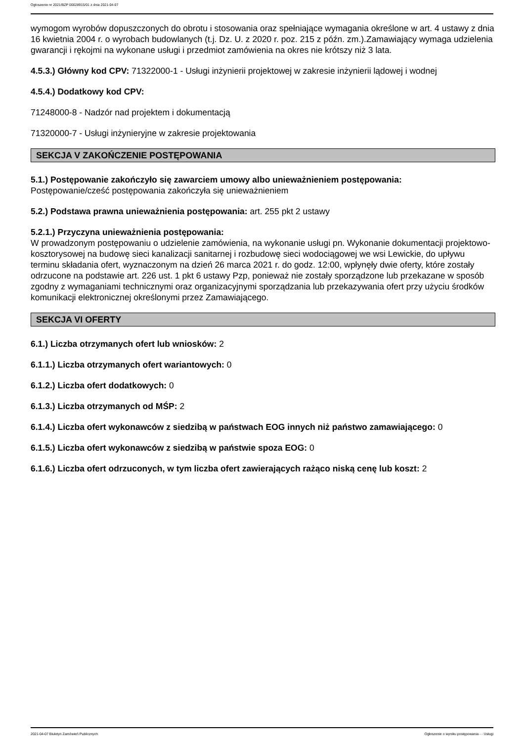Ogłoszenie nr 2021/BZP 00028915/01 z dnia 2021-04-07
wymogom wyrobów dopuszczonych do obrotu i stosowania oraz spełniające wymagania określone w art. 4 ustawy z dnia 16 kwietnia 2004 r. o wyrobach budowlanych (t.j. Dz. U. z 2020 r. poz. 215 z późn. zm.).Zamawiający wymaga udzielenia gwarancji i rękojmi na wykonane usługi i przedmiot zamówienia na okres nie krótszy niż 3 lata.
4.5.3.) Główny kod CPV: 71322000-1 - Usługi inżynierii projektowej w zakresie inżynierii lądowej i wodnej
4.5.4.) Dodatkowy kod CPV:
71248000-8 - Nadzór nad projektem i dokumentacją
71320000-7 - Usługi inżynieryjne w zakresie projektowania
SEKCJA V ZAKOŃCZENIE POSTĘPOWANIA
5.1.) Postępowanie zakończyło się zawarciem umowy albo unieważnieniem postępowania:
Postępowanie/cześć postępowania zakończyła się unieważnieniem
5.2.) Podstawa prawna unieważnienia postępowania: art. 255 pkt 2 ustawy
5.2.1.) Przyczyna unieważnienia postępowania:
W prowadzonym postępowaniu o udzielenie zamówienia, na wykonanie usługi pn. Wykonanie dokumentacji projektowo-kosztorysowej na budowę sieci kanalizacji sanitarnej i rozbudowę sieci wodociągowej we wsi Lewickie, do upływu terminu składania ofert, wyznaczonym na dzień 26 marca 2021 r. do godz. 12:00, wpłynęły dwie oferty, które zostały odrzucone na podstawie art. 226 ust. 1 pkt 6 ustawy Pzp, ponieważ nie zostały sporządzone lub przekazane w sposób zgodny z wymaganiami technicznymi oraz organizacyjnymi sporządzania lub przekazywania ofert przy użyciu środków komunikacji elektronicznej określonymi przez Zamawiającego.
SEKCJA VI OFERTY
6.1.) Liczba otrzymanych ofert lub wniosków: 2
6.1.1.) Liczba otrzymanych ofert wariantowych: 0
6.1.2.) Liczba ofert dodatkowych: 0
6.1.3.) Liczba otrzymanych od MŚP: 2
6.1.4.) Liczba ofert wykonawców z siedzibą w państwach EOG innych niż państwo zamawiającego: 0
6.1.5.) Liczba ofert wykonawców z siedzibą w państwie spoza EOG: 0
6.1.6.) Liczba ofert odrzuconych, w tym liczba ofert zawierających rażąco niską cenę lub koszt: 2
2021-04-07 Biuletyn Zamówień Publicznych Ogłoszenie o wyniku postępowania - - Usługi